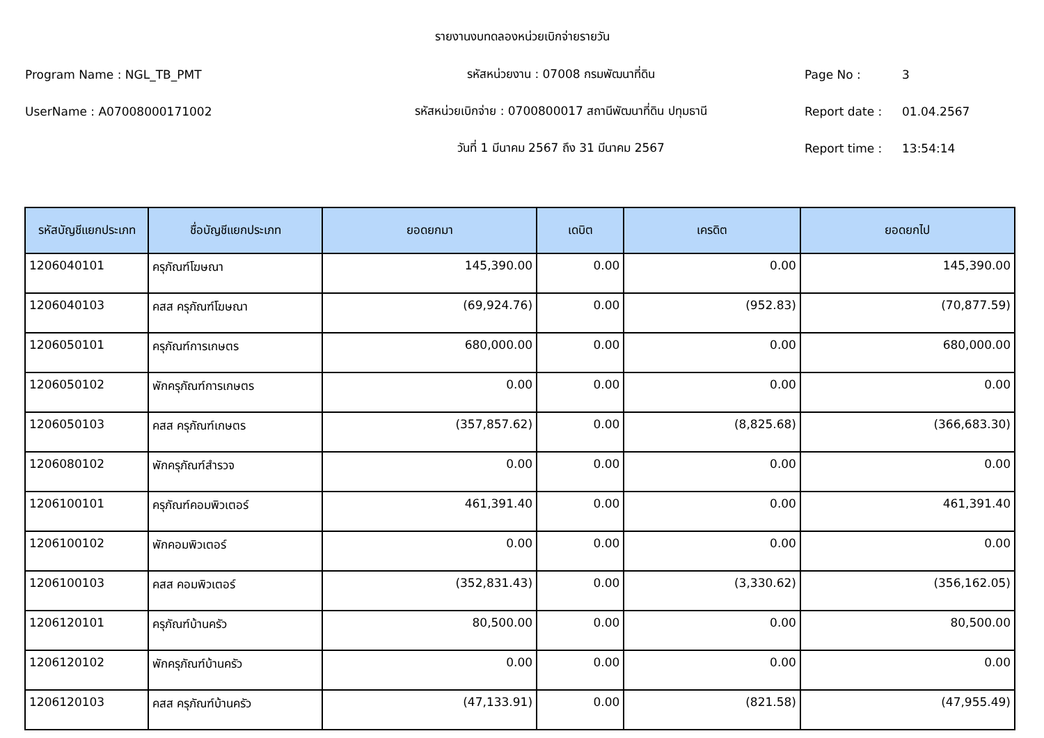รายงานงบทดลองหน่วยเบิกจ่ายรายวัน
Program Name : NGL_TB_PMT
รหัสหน่วยงาน : 07008 กรมพัฒนาที่ดิน
Page No :
3
UserName : A07008000171002
รหัสหน่วยเบิกจ่าย : 0700800017 สถานีพัฒนาที่ดิน ปทุมธานี
Report date :
01.04.2567
วันที่ 1 มีนาคม 2567 ถึง 31 มีนาคม 2567
Report time :
13:54:14
| รหัสบัญชีแยกประเภท | ชื่อบัญชีแยกประเภท | ยอดยกมา | เดบิต | เครดิต | ยอดยกไป |
| --- | --- | --- | --- | --- | --- |
| 1206040101 | ครุภัณฑ์โฆษณา | 145,390.00 | 0.00 | 0.00 | 145,390.00 |
| 1206040103 | คสส ครุภัณฑ์โฆษณา | (69,924.76) | 0.00 | (952.83) | (70,877.59) |
| 1206050101 | ครุภัณฑ์การเกษตร | 680,000.00 | 0.00 | 0.00 | 680,000.00 |
| 1206050102 | พักครุภัณฑ์การเกษตร | 0.00 | 0.00 | 0.00 | 0.00 |
| 1206050103 | คสส ครุภัณฑ์เกษตร | (357,857.62) | 0.00 | (8,825.68) | (366,683.30) |
| 1206080102 | พักครุภัณฑ์สำรวจ | 0.00 | 0.00 | 0.00 | 0.00 |
| 1206100101 | ครุภัณฑ์คอมพิวเตอร์ | 461,391.40 | 0.00 | 0.00 | 461,391.40 |
| 1206100102 | พักคอมพิวเตอร์ | 0.00 | 0.00 | 0.00 | 0.00 |
| 1206100103 | คสส คอมพิวเตอร์ | (352,831.43) | 0.00 | (3,330.62) | (356,162.05) |
| 1206120101 | ครุภัณฑ์บ้านครัว | 80,500.00 | 0.00 | 0.00 | 80,500.00 |
| 1206120102 | พักครุภัณฑ์บ้านครัว | 0.00 | 0.00 | 0.00 | 0.00 |
| 1206120103 | คสส ครุภัณฑ์บ้านครัว | (47,133.91) | 0.00 | (821.58) | (47,955.49) |